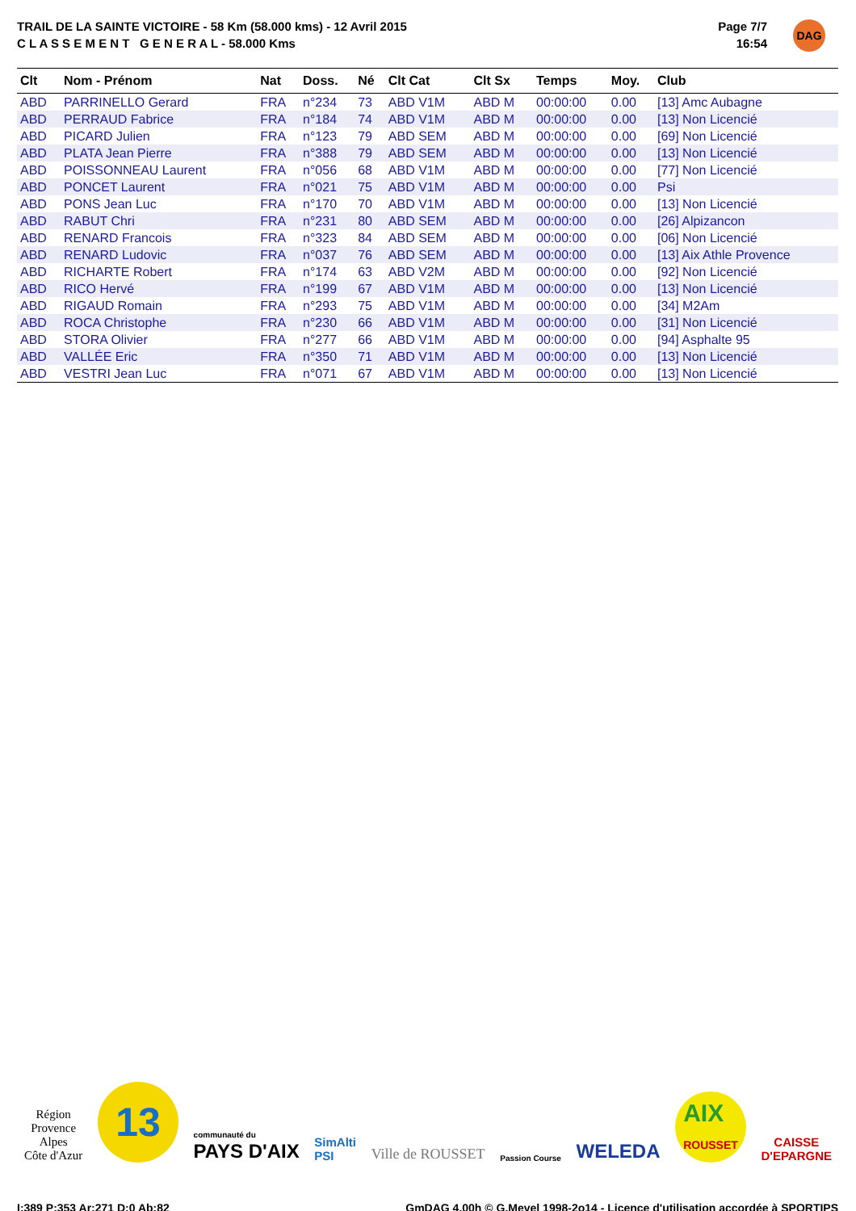TRAIL DE LA SAINTE VICTOIRE - 58 Km (58.000 kms) - 12 Avril 2015
C L A S S E M E N T G E N E R A L - 58.000 Kms
Page 7/7
16:54
DAG
| Clt | Nom - Prénom | Nat | Doss. | Né | Clt Cat | Clt Sx | Temps | Moy. | Club |
| --- | --- | --- | --- | --- | --- | --- | --- | --- | --- |
| ABD | PARRINELLO Gerard | FRA | n°234 | 73 | ABD V1M | ABD M | 00:00:00 | 0.00 | [13] Amc Aubagne |
| ABD | PERRAUD Fabrice | FRA | n°184 | 74 | ABD V1M | ABD M | 00:00:00 | 0.00 | [13] Non Licencié |
| ABD | PICARD Julien | FRA | n°123 | 79 | ABD SEM | ABD M | 00:00:00 | 0.00 | [69] Non Licencié |
| ABD | PLATA Jean Pierre | FRA | n°388 | 79 | ABD SEM | ABD M | 00:00:00 | 0.00 | [13] Non Licencié |
| ABD | POISSONNEAU Laurent | FRA | n°056 | 68 | ABD V1M | ABD M | 00:00:00 | 0.00 | [77] Non Licencié |
| ABD | PONCET Laurent | FRA | n°021 | 75 | ABD V1M | ABD M | 00:00:00 | 0.00 | Psi |
| ABD | PONS Jean Luc | FRA | n°170 | 70 | ABD V1M | ABD M | 00:00:00 | 0.00 | [13] Non Licencié |
| ABD | RABUT Chri | FRA | n°231 | 80 | ABD SEM | ABD M | 00:00:00 | 0.00 | [26] Alpizancon |
| ABD | RENARD Francois | FRA | n°323 | 84 | ABD SEM | ABD M | 00:00:00 | 0.00 | [06] Non Licencié |
| ABD | RENARD Ludovic | FRA | n°037 | 76 | ABD SEM | ABD M | 00:00:00 | 0.00 | [13] Aix Athle Provence |
| ABD | RICHARTE Robert | FRA | n°174 | 63 | ABD V2M | ABD M | 00:00:00 | 0.00 | [92] Non Licencié |
| ABD | RICO Hervé | FRA | n°199 | 67 | ABD V1M | ABD M | 00:00:00 | 0.00 | [13] Non Licencié |
| ABD | RIGAUD Romain | FRA | n°293 | 75 | ABD V1M | ABD M | 00:00:00 | 0.00 | [34] M2Am |
| ABD | ROCA Christophe | FRA | n°230 | 66 | ABD V1M | ABD M | 00:00:00 | 0.00 | [31] Non Licencié |
| ABD | STORA Olivier | FRA | n°277 | 66 | ABD V1M | ABD M | 00:00:00 | 0.00 | [94] Asphalte 95 |
| ABD | VALLÉE Eric | FRA | n°350 | 71 | ABD V1M | ABD M | 00:00:00 | 0.00 | [13] Non Licencié |
| ABD | VESTRI Jean Luc | FRA | n°071 | 67 | ABD V1M | ABD M | 00:00:00 | 0.00 | [13] Non Licencié |
Région
Provence
Alpes
Côte d'Azur
13
communauté du
PAYS D'AIX
SimAlti
PSI
Ville de ROUSSET
Passion Course
WELEDA
AIX
ROUSSET
CAISSE
D'EPARGNE
I:389 P:353 Ar:271 D:0 Ab:82 GmDAG 4.00h © G.Mevel 1998-2o14 - Licence d'utilisation accordée à SPORTIPS